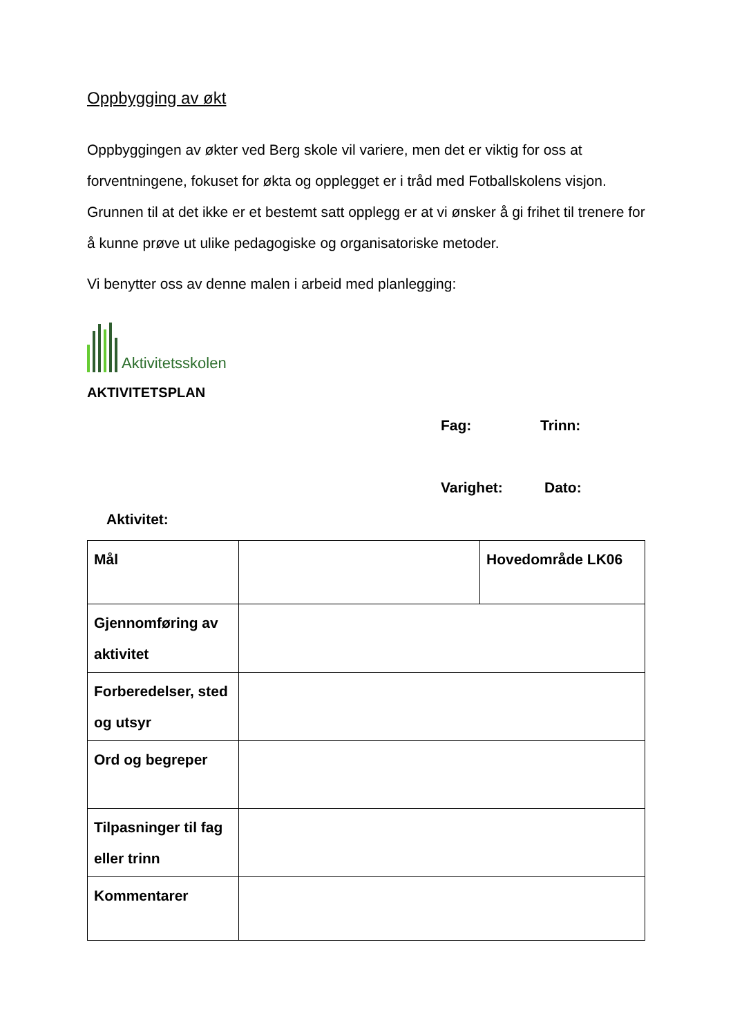Oppbygging av økt
Oppbyggingen av økter ved Berg skole vil variere, men det er viktig for oss at forventningene, fokuset for økta og opplegget er i tråd med Fotballskolens visjon. Grunnen til at det ikke er et bestemt satt opplegg er at vi ønsker å gi frihet til trenere for å kunne prøve ut ulike pedagogiske og organisatoriske metoder.
Vi benytter oss av denne malen i arbeid med planlegging:
Aktivitetsskolen
AKTIVITETSPLAN
Fag: Trinn:
Varighet: Dato:
Aktivitet:
| Mål | | Hovedområde LK06 |
| Gjennomføring av aktivitet | | |
| Forberedelser, sted og utsyr | | |
| Ord og begreper | | |
| Tilpasninger til fag eller trinn | | |
| Kommentarer | | |